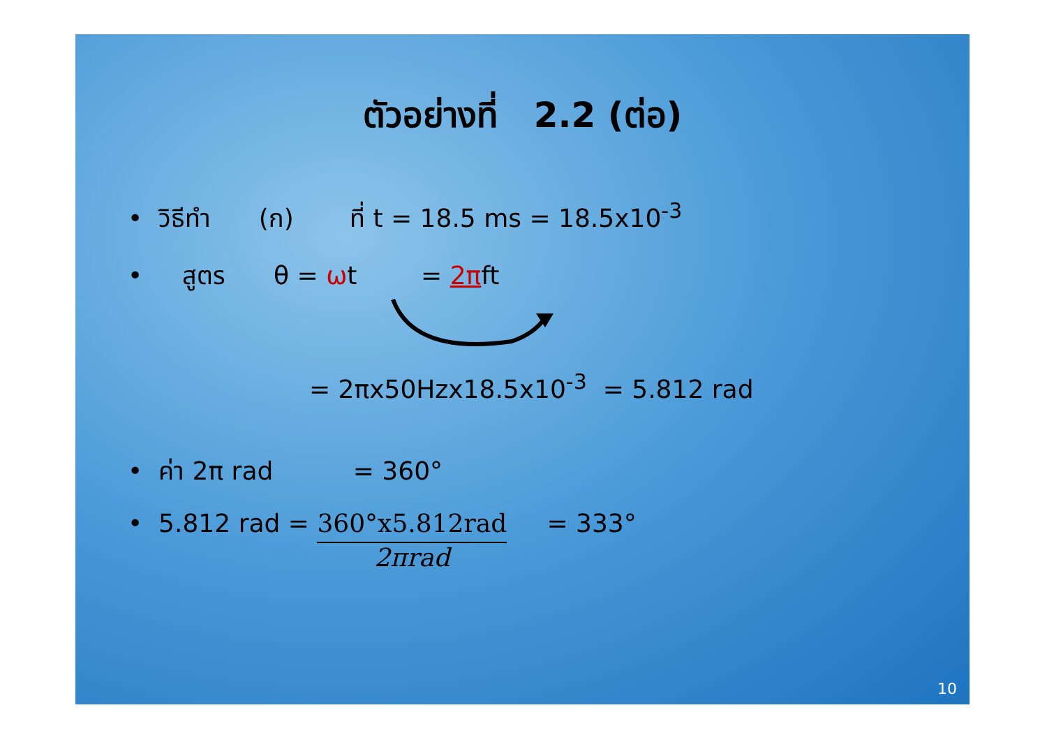ตัวอย่างที่ 2.2 (ต่อ)
• วิธีทำ (ก) ที่ t = 18.5 ms = 18.5x10<sup>-3</sup>
• สูตร θ = ωt = 2πft
= 2πx50Hzx18.5x10<sup>-3</sup> = 5.812 rad
• ค่า 2π rad = 360°
• 5.812 rad =
360°x5.812rad
2πrad
= 333°
10